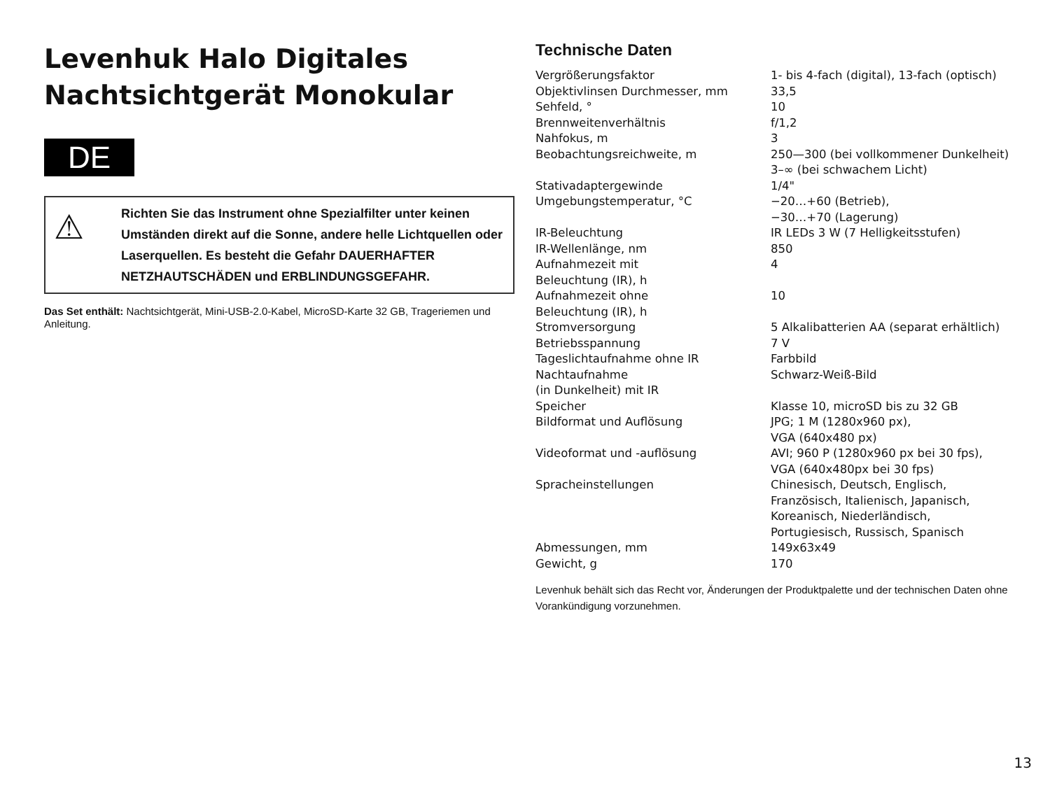Levenhuk Halo Digitales Nachtsichtgerät Monokular
DE
⚠
Richten Sie das Instrument ohne Spezialfilter unter keinen Umständen direkt auf die Sonne, andere helle Lichtquellen oder Laserquellen. Es besteht die Gefahr DAUERHAFTER NETZHAUTSCHÄDEN und ERBLINDUNGSGEFAHR.
Das Set enthält: Nachtsichtgerät, Mini-USB-2.0-Kabel, MicroSD-Karte 32 GB, Trageriemen und Anleitung.
Technische Daten
| Vergrößerungsfaktor | 1- bis 4-fach (digital), 13-fach (optisch) |
| Objektivlinsen Durchmesser, mm | 33,5 |
| Sehfeld, ° | 10 |
| Brennweitenverhältnis | f/1,2 |
| Nahfokus, m | 3 |
| Beobachtungsreichweite, m | 250—300 (bei vollkommener Dunkelheit) 3–∞ (bei schwachem Licht) |
| Stativadaptergewinde | 1/4" |
| Umgebungstemperatur, °C | −20…+60 (Betrieb), −30…+70 (Lagerung) |
| IR-Beleuchtung | IR LEDs 3 W (7 Helligkeitsstufen) |
| IR-Wellenlänge, nm | 850 |
| Aufnahmezeit mit Beleuchtung (IR), h | 4 |
| Aufnahmezeit ohne Beleuchtung (IR), h | 10 |
| Stromversorgung | 5 Alkalibatterien AA (separat erhältlich) |
| Betriebsspannung | 7 V |
| Tageslichtaufnahme ohne IR | Farbbild |
| Nachtaufnahme (in Dunkelheit) mit IR | Schwarz-Weiß-Bild |
| Speicher | Klasse 10, microSD bis zu 32 GB |
| Bildformat und Auflösung | JPG; 1 M (1280x960 px), VGA (640x480 px) |
| Videoformat und -auflösung | AVI; 960 P (1280x960 px bei 30 fps), VGA (640x480px bei 30 fps) |
| Spracheinstellungen | Chinesisch, Deutsch, Englisch, Französisch, Italienisch, Japanisch, Koreanisch, Niederländisch, Portugiesisch, Russisch, Spanisch |
| Abmessungen, mm | 149x63x49 |
| Gewicht, g | 170 |
Levenhuk behält sich das Recht vor, Änderungen der Produktpalette und der technischen Daten ohne Vorankündigung vorzunehmen.
13